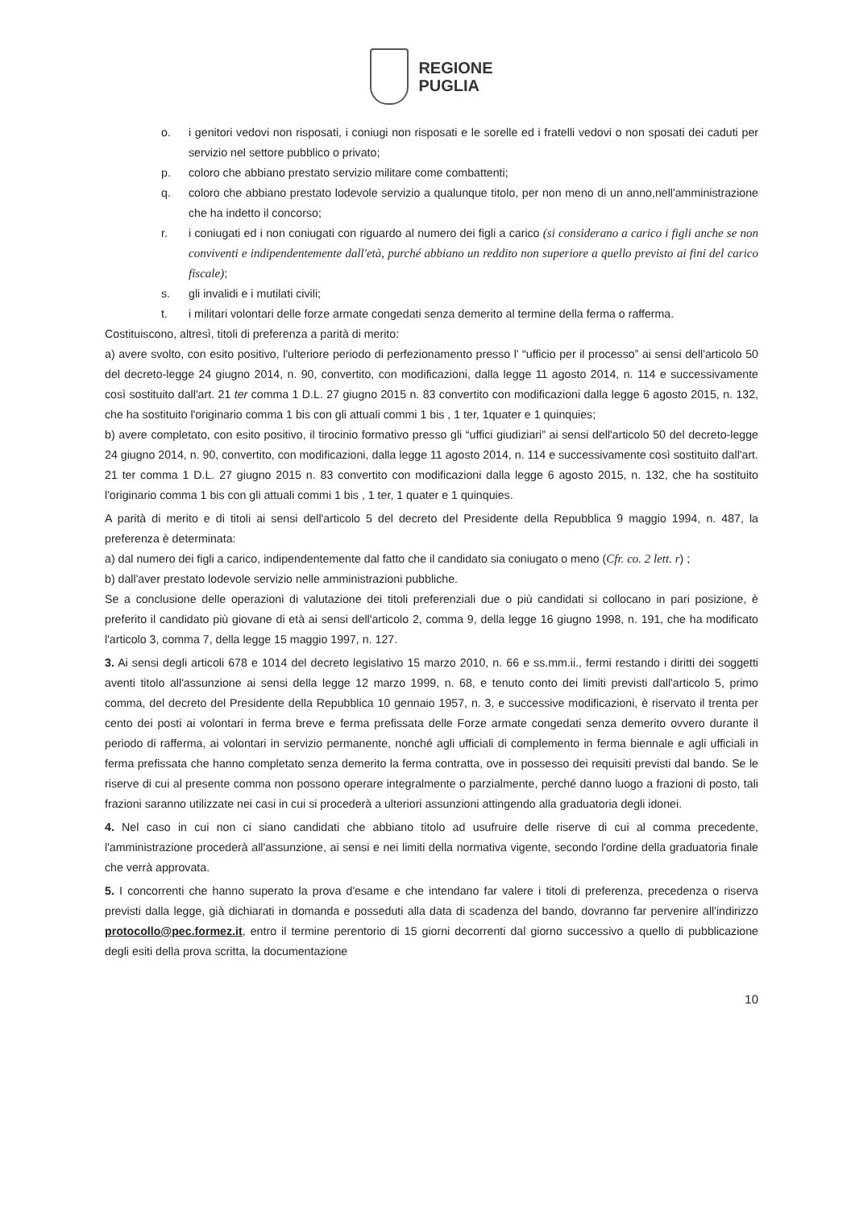REGIONE
PUGLIA
o. i genitori vedovi non risposati, i coniugi non risposati e le sorelle ed i fratelli vedovi o non sposati dei caduti per servizio nel settore pubblico o privato;
p. coloro che abbiano prestato servizio militare come combattenti;
q. coloro che abbiano prestato lodevole servizio a qualunque titolo, per non meno di un anno,nell'amministrazione che ha indetto il concorso;
r. i coniugati ed i non coniugati con riguardo al numero dei figli a carico (si considerano a carico i figli anche se non conviventi e indipendentemente dall'età, purché abbiano un reddito non superiore a quello previsto ai fini del carico fiscale);
s. gli invalidi e i mutilati civili;
t. i militari volontari delle forze armate congedati senza demerito al termine della ferma o rafferma.
Costituiscono, altresì, titoli di preferenza a parità di merito:
a) avere svolto, con esito positivo, l'ulteriore periodo di perfezionamento presso l' “ufficio per il processo” ai sensi dell'articolo 50 del decreto-legge 24 giugno 2014, n. 90, convertito, con modificazioni, dalla legge 11 agosto 2014, n. 114 e successivamente così sostituito dall'art. 21 ter comma 1 D.L. 27 giugno 2015 n. 83 convertito con modificazioni dalla legge 6 agosto 2015, n. 132, che ha sostituito l'originario comma 1 bis con gli attuali commi 1 bis , 1 ter, 1quater e 1 quinquies;
b) avere completato, con esito positivo, il tirocinio formativo presso gli “uffici giudiziari” ai sensi dell'articolo 50 del decreto-legge 24 giugno 2014, n. 90, convertito, con modificazioni, dalla legge 11 agosto 2014, n. 114 e successivamente così sostituito dall'art. 21 ter comma 1 D.L. 27 giugno 2015 n. 83 convertito con modificazioni dalla legge 6 agosto 2015, n. 132, che ha sostituito l'originario comma 1 bis con gli attuali commi 1 bis , 1 ter, 1 quater e 1 quinquies.
A parità di merito e di titoli ai sensi dell'articolo 5 del decreto del Presidente della Repubblica 9 maggio 1994, n. 487, la preferenza è determinata:
a) dal numero dei figli a carico, indipendentemente dal fatto che il candidato sia coniugato o meno (Cfr. co. 2 lett. r) ;
b) dall'aver prestato lodevole servizio nelle amministrazioni pubbliche.
Se a conclusione delle operazioni di valutazione dei titoli preferenziali due o più candidati si collocano in pari posizione, è preferito il candidato più giovane di età ai sensi dell'articolo 2, comma 9, della legge 16 giugno 1998, n. 191, che ha modificato l'articolo 3, comma 7, della legge 15 maggio 1997, n. 127.
3. Ai sensi degli articoli 678 e 1014 del decreto legislativo 15 marzo 2010, n. 66 e ss.mm.ii., fermi restando i diritti dei soggetti aventi titolo all'assunzione ai sensi della legge 12 marzo 1999, n. 68, e tenuto conto dei limiti previsti dall'articolo 5, primo comma, del decreto del Presidente della Repubblica 10 gennaio 1957, n. 3, e successive modificazioni, è riservato il trenta per cento dei posti ai volontari in ferma breve e ferma prefissata delle Forze armate congedati senza demerito ovvero durante il periodo di rafferma, ai volontari in servizio permanente, nonché agli ufficiali di complemento in ferma biennale e agli ufficiali in ferma prefissata che hanno completato senza demerito la ferma contratta, ove in possesso dei requisiti previsti dal bando. Se le riserve di cui al presente comma non possono operare integralmente o parzialmente, perché danno luogo a frazioni di posto, tali frazioni saranno utilizzate nei casi in cui si procederà a ulteriori assunzioni attingendo alla graduatoria degli idonei.
4. Nel caso in cui non ci siano candidati che abbiano titolo ad usufruire delle riserve di cui al comma precedente, l'amministrazione procederà all'assunzione, ai sensi e nei limiti della normativa vigente, secondo l'ordine della graduatoria finale che verrà approvata.
5. I concorrenti che hanno superato la prova d'esame e che intendano far valere i titoli di preferenza, precedenza o riserva previsti dalla legge, già dichiarati in domanda e posseduti alla data di scadenza del bando, dovranno far pervenire all'indirizzo protocollo@pec.formez.it, entro il termine perentorio di 15 giorni decorrenti dal giorno successivo a quello di pubblicazione degli esiti della prova scritta, la documentazione
10